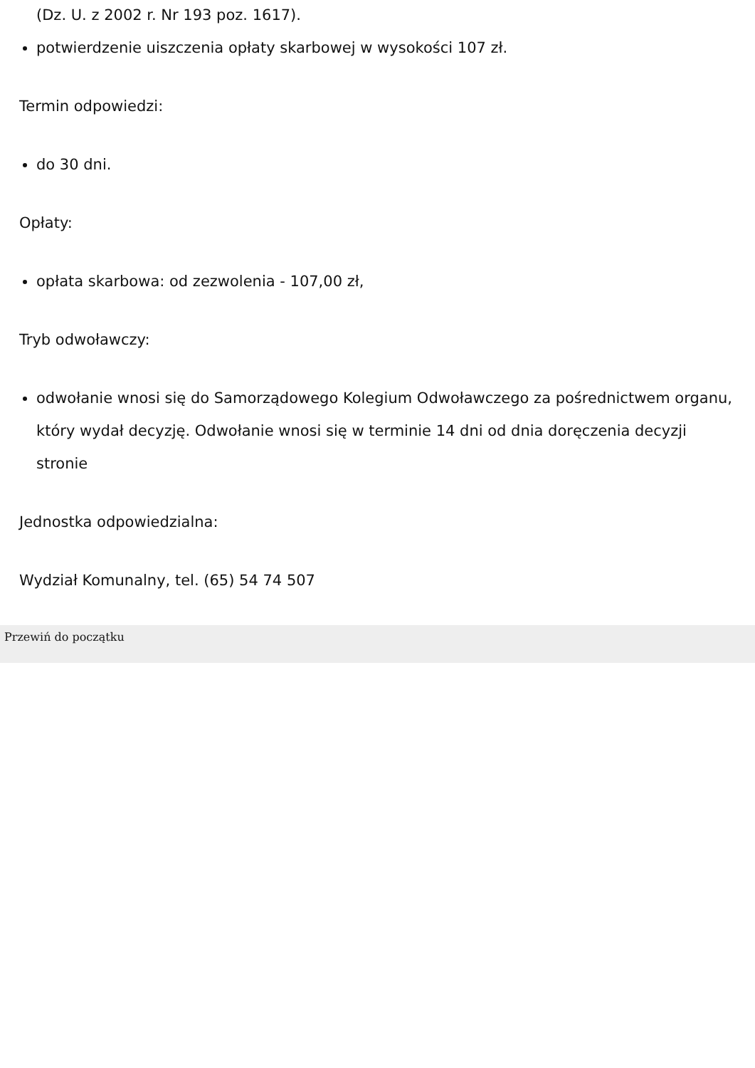(Dz. U. z 2002 r. Nr 193 poz. 1617).
potwierdzenie uiszczenia opłaty skarbowej w wysokości 107 zł.
Termin odpowiedzi:
do 30 dni.
Opłaty:
opłata skarbowa: od zezwolenia - 107,00 zł,
Tryb odwoławczy:
odwołanie wnosi się do Samorządowego Kolegium Odwoławczego za pośrednictwem organu, który wydał decyzję. Odwołanie wnosi się w terminie 14 dni od dnia doręczenia decyzji stronie
Jednostka odpowiedzialna:
Wydział Komunalny, tel. (65) 54 74 507
Przewiń do początku